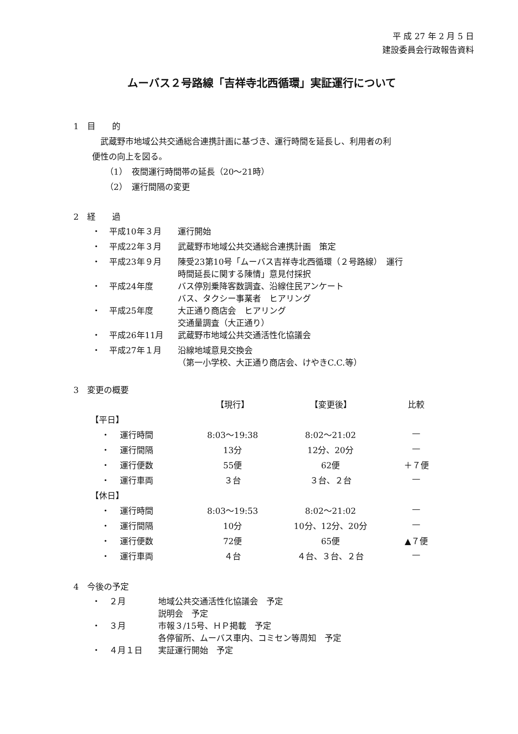平 成 27 年 2 月 5 日
建設委員会行政報告資料
ムーバス２号路線「吉祥寺北西循環」実証運行について
1　目　　的
武蔵野市地域公共交通総合連携計画に基づき、運行時間を延長し、利用者の利
便性の向上を図る。
（1）　夜間運行時間帯の延長（20〜21時）
（2）　運行間隔の変更
2　経　　過
| ・ | 平成10年３月 | 運行開始 |
| ・ | 平成22年３月 | 武蔵野市地域公共交通総合連携計画 策定 |
| ・ | 平成23年９月 | 陳受23第10号「ムーバス吉祥寺北西循環（２号路線） 運行 時間延長に関する陳情」意見付採択 |
| ・ | 平成24年度 | バス停別乗降客数調査、沿線住民アンケート バス、タクシー事業者 ヒアリング |
| ・ | 平成25年度 | 大正通り商店会 ヒアリング 交通量調査（大正通り） |
| ・ | 平成26年11月 | 武蔵野市地域公共交通活性化協議会 |
| ・ | 平成27年１月 | 沿線地域意見交換会 （第一小学校、大正通り商店会、けやきC.C.等） |
3　変更の概要
| | | 【現行】 | 【変更後】 | 比較 |
| 【平日】 | | | | |
| ・ | 運行時間 | 8:03〜19:38 | 8:02〜21:02 | — |
| ・ | 運行間隔 | 13分 | 12分、20分 | — |
| ・ | 運行便数 | 55便 | 62便 | ＋７便 |
| ・ | 運行車両 | ３台 | ３台、２台 | — |
| 【休日】 | | | | |
| ・ | 運行時間 | 8:03〜19:53 | 8:02〜21:02 | — |
| ・ | 運行間隔 | 10分 | 10分、12分、20分 | — |
| ・ | 運行便数 | 72便 | 65便 | ▲７便 |
| ・ | 運行車両 | ４台 | ４台、３台、２台 | — |
4　今後の予定
| ・ | ２月 | 地域公共交通活性化協議会 予定 説明会 予定 |
| ・ | ３月 | 市報３/15号、ＨＰ掲載 予定 各停留所、ムーバス車内、コミセン等周知 予定 |
| ・ | ４月１日 | 実証運行開始 予定 |